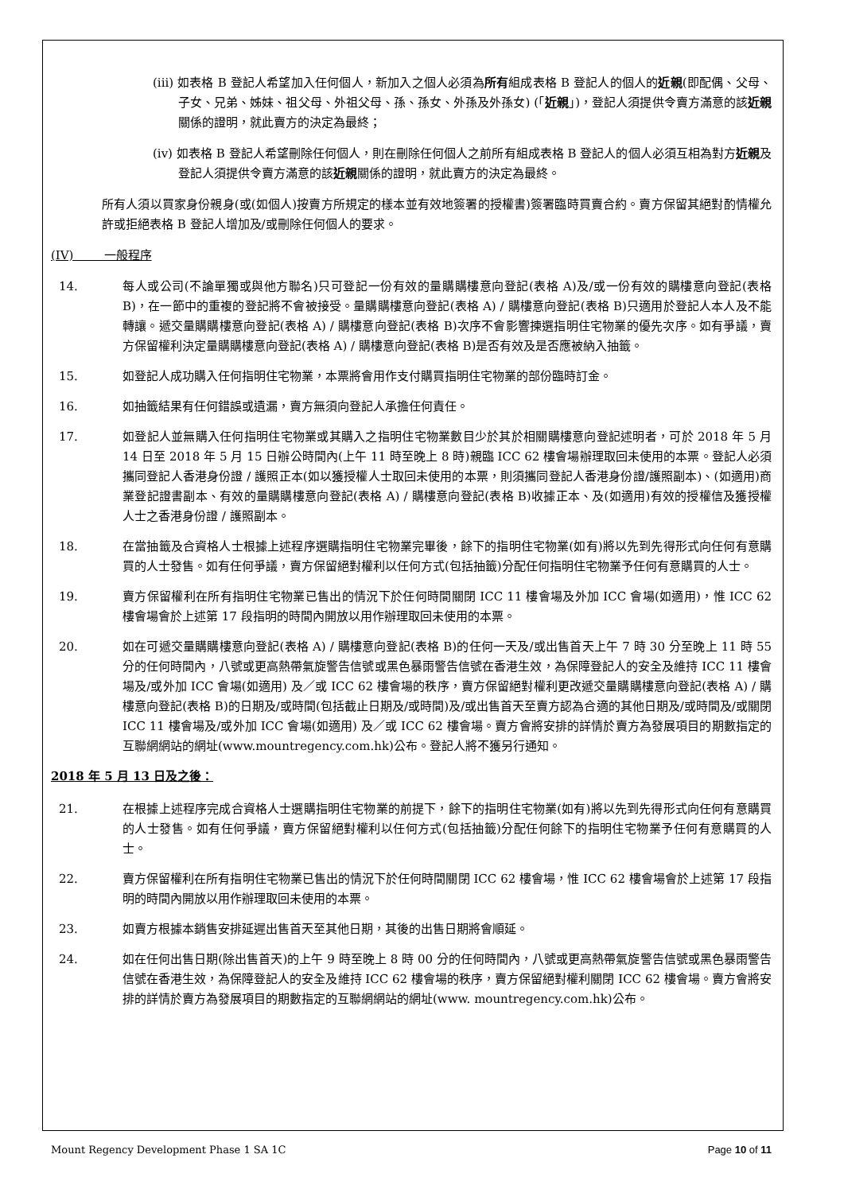(iii) 如表格 B 登記人希望加入任何個人，新加入之個人必須為所有組成表格 B 登記人的個人的近親(即配偶、父母、子女、兄弟、姊妹、祖父母、外祖父母、孫、孫女、外孫及外孫女) (「近親」)，登記人須提供令賣方滿意的該近親關係的證明，就此賣方的決定為最終；
(iv) 如表格 B 登記人希望刪除任何個人，則在刪除任何個人之前所有組成表格 B 登記人的個人必須互相為對方近親及登記人須提供令賣方滿意的該近親關係的證明，就此賣方的決定為最終。
所有人須以買家身份親身(或(如個人)按賣方所規定的樣本並有效地簽署的授權書)簽署臨時買賣合約。賣方保留其絕對酌情權允許或拒絕表格 B 登記人增加及/或刪除任何個人的要求。
(IV) 一般程序
14. 每人或公司(不論單獨或與他方聯名)只可登記一份有效的量購購樓意向登記(表格 A)及/或一份有效的購樓意向登記(表格 B)，在一節中的重複的登記將不會被接受。量購購樓意向登記(表格 A) / 購樓意向登記(表格 B)只適用於登記人本人及不能轉讓。遞交量購購樓意向登記(表格 A) / 購樓意向登記(表格 B)次序不會影響揀選指明住宅物業的優先次序。如有爭議，賣方保留權利決定量購購樓意向登記(表格 A) / 購樓意向登記(表格 B)是否有效及是否應被納入抽籤。
15. 如登記人成功購入任何指明住宅物業，本票將會用作支付購買指明住宅物業的部份臨時訂金。
16. 如抽籤結果有任何錯誤或遺漏，賣方無須向登記人承擔任何責任。
17. 如登記人並無購入任何指明住宅物業或其購入之指明住宅物業數目少於其於相關購樓意向登記述明者，可於 2018 年 5 月 14 日至 2018 年 5 月 15 日辦公時間內(上午 11 時至晚上 8 時)親臨 ICC 62 樓會場辦理取回未使用的本票。登記人必須攜同登記人香港身份證 / 護照正本(如以獲授權人士取回未使用的本票，則須攜同登記人香港身份證/護照副本)、(如適用)商業登記證書副本、有效的量購購樓意向登記(表格 A) / 購樓意向登記(表格 B)收據正本、及(如適用)有效的授權信及獲授權人士之香港身份證 / 護照副本。
18. 在當抽籤及合資格人士根據上述程序選購指明住宅物業完畢後，餘下的指明住宅物業(如有)將以先到先得形式向任何有意購買的人士發售。如有任何爭議，賣方保留絕對權利以任何方式(包括抽籤)分配任何指明住宅物業予任何有意購買的人士。
19. 賣方保留權利在所有指明住宅物業已售出的情況下於任何時間關閉 ICC 11 樓會場及外加 ICC 會場(如適用)，惟 ICC 62 樓會場會於上述第 17 段指明的時間內開放以用作辦理取回未使用的本票。
20. 如在可遞交量購購樓意向登記(表格 A) / 購樓意向登記(表格 B)的任何一天及/或出售首天上午 7 時 30 分至晚上 11 時 55 分的任何時間內，八號或更高熱帶氣旋警告信號或黑色暴雨警告信號在香港生效，為保障登記人的安全及維持 ICC 11 樓會場及/或外加 ICC 會場(如適用) 及／或 ICC 62 樓會場的秩序，賣方保留絕對權利更改遞交量購購樓意向登記(表格 A) / 購樓意向登記(表格 B)的日期及/或時間(包括截止日期及/或時間)及/或出售首天至賣方認為合適的其他日期及/或時間及/或關閉 ICC 11 樓會場及/或外加 ICC 會場(如適用) 及／或 ICC 62 樓會場。賣方會將安排的詳情於賣方為發展項目的期數指定的互聯網網站的網址(www.mountregency.com.hk)公布。登記人將不獲另行通知。
2018 年 5 月 13 日及之後：
21. 在根據上述程序完成合資格人士選購指明住宅物業的前提下，餘下的指明住宅物業(如有)將以先到先得形式向任何有意購買的人士發售。如有任何爭議，賣方保留絕對權利以任何方式(包括抽籤)分配任何餘下的指明住宅物業予任何有意購買的人士。
22. 賣方保留權利在所有指明住宅物業已售出的情況下於任何時間關閉 ICC 62 樓會場，惟 ICC 62 樓會場會於上述第 17 段指明的時間內開放以用作辦理取回未使用的本票。
23. 如賣方根據本銷售安排延遲出售首天至其他日期，其後的出售日期將會順延。
24. 如在任何出售日期(除出售首天)的上午 9 時至晚上 8 時 00 分的任何時間內，八號或更高熱帶氣旋警告信號或黑色暴雨警告信號在香港生效，為保障登記人的安全及維持 ICC 62 樓會場的秩序，賣方保留絕對權利關閉 ICC 62 樓會場。賣方會將安排的詳情於賣方為發展項目的期數指定的互聯網網站的網址(www. mountregency.com.hk)公布。
Mount Regency Development Phase 1 SA 1C Page 10 of 11